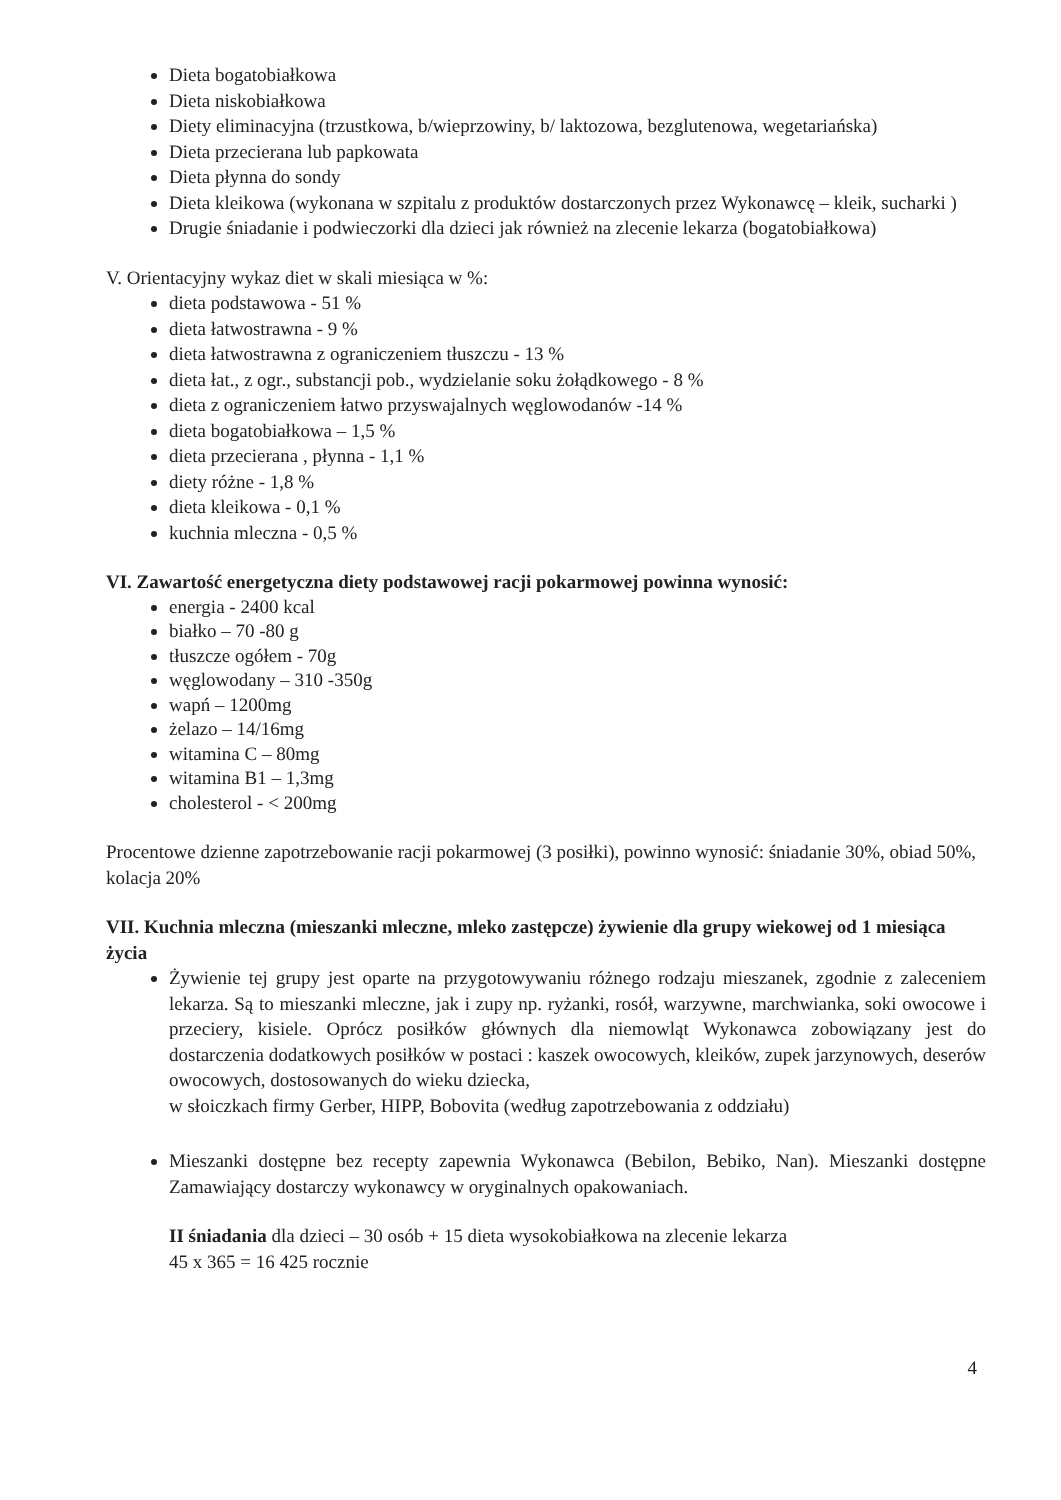Dieta bogatobiałkowa
Dieta niskobiałkowa
Diety eliminacyjna (trzustkowa, b/wieprzowiny, b/ laktozowa, bezglutenowa, wegetariańska)
Dieta przecierana lub papkowata
Dieta płynna do sondy
Dieta kleikowa (wykonana w szpitalu z produktów dostarczonych przez Wykonawcę – kleik, sucharki )
Drugie śniadanie i podwieczorki dla dzieci jak również na zlecenie lekarza (bogatobiałkowa)
V. Orientacyjny wykaz diet w skali miesiąca w %:
dieta podstawowa - 51 %
dieta łatwostrawna - 9 %
dieta łatwostrawna z ograniczeniem tłuszczu - 13 %
dieta łat., z ogr., substancji pob., wydzielanie soku żołądkowego - 8 %
dieta z ograniczeniem łatwo przyswajalnych węglowodanów -14 %
dieta bogatobiałkowa – 1,5 %
dieta przecierana , płynna - 1,1 %
diety różne - 1,8 %
dieta kleikowa - 0,1 %
kuchnia mleczna - 0,5 %
VI. Zawartość energetyczna diety podstawowej racji pokarmowej powinna wynosić:
energia - 2400 kcal
białko – 70 -80 g
tłuszcze ogółem - 70g
węglowodany – 310 -350g
wapń – 1200mg
żelazo – 14/16mg
witamina C – 80mg
witamina B1 – 1,3mg
cholesterol - < 200mg
Procentowe dzienne zapotrzebowanie racji pokarmowej (3 posiłki), powinno wynosić: śniadanie 30%, obiad 50%, kolacja 20%
VII. Kuchnia mleczna (mieszanki mleczne, mleko zastępcze) żywienie dla grupy wiekowej od 1 miesiąca życia
Żywienie tej grupy jest oparte na przygotowywaniu różnego rodzaju mieszanek, zgodnie z zaleceniem lekarza. Są to mieszanki mleczne, jak i zupy np. ryżanki, rosół, warzywne, marchwianka, soki owocowe i przeciery, kisiele. Oprócz posiłków głównych dla niemowląt Wykonawca zobowiązany jest do dostarczenia dodatkowych posiłków w postaci : kaszek owocowych, kleików, zupek jarzynowych, deserów owocowych, dostosowanych do wieku dziecka,
w słoiczkach firmy Gerber, HIPP, Bobovita (według zapotrzebowania z oddziału)
Mieszanki dostępne bez recepty zapewnia Wykonawca (Bebilon, Bebiko, Nan). Mieszanki dostępne Zamawiający dostarczy wykonawcy w oryginalnych opakowaniach.
II śniadania dla dzieci – 30 osób + 15 dieta wysokobiałkowa na zlecenie lekarza
45 x 365 = 16 425 rocznie
4